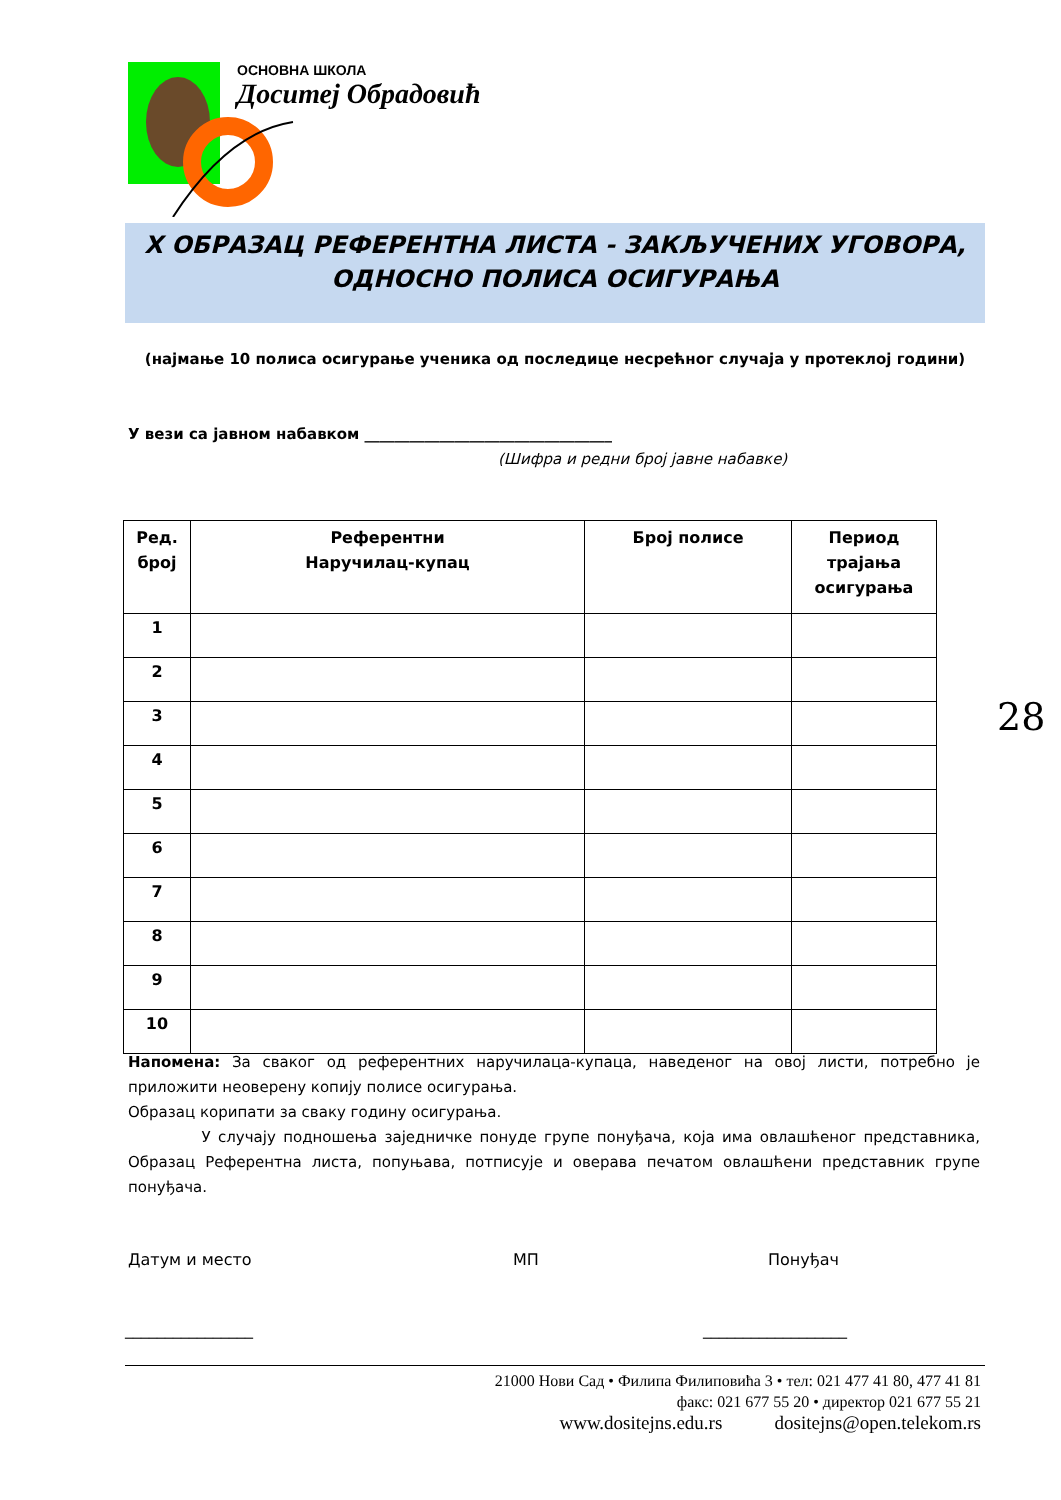ОСНОВНА ШКОЛА
Доситеј Обрадовић
X ОБРАЗАЦ РЕФЕРЕНТНА ЛИСТА - ЗАКЉУЧЕНИХ УГОВОРА,
ОДНОСНО ПОЛИСА ОСИГУРАЊА
(најмање 10 полиса осигурање ученика од последице несрећног случаја у протеклој години)
У вези са јавном набавком _________________________________
(Шифра и редни број јавне набавке)
| Ред. број | Референтни Наручилац-купац | Број полисе | Период трајања осигурања |
| --- | --- | --- | --- |
| 1 | | | |
| 2 | | | |
| 3 | | | |
| 4 | | | |
| 5 | | | |
| 6 | | | |
| 7 | | | |
| 8 | | | |
| 9 | | | |
| 10 | | | |
28
Напомена: За сваког од референтних наручилаца-купаца, наведеног на овој листи, потребно је приложити неоверену копију полисе осигурања.
Образац корипати за сваку годину осигурања.
У случају подношења заједничке понуде групе понуђача, која има овлашћеног представника, Образац Референтна листа, попуњава, потписује и оверава печатом овлашћени представник групе понуђача.
Датум и место МП Понуђач
________________ __________________
21000 Нови Сад • Филипа Филиповића 3 • тел: 021 477 41 80, 477 41 81
факс: 021 677 55 20 • директор 021 677 55 21
www.dositejns.edu.rs dositejns@open.telekom.rs